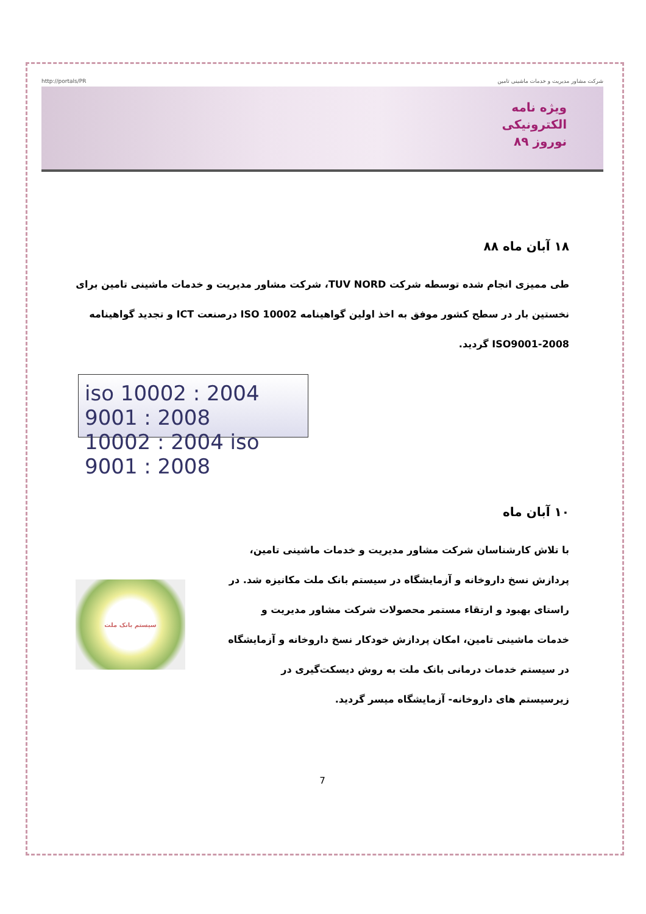http://portals/PR شرکت مشاور مدیریت و خدمات ماشینی تامین
ویژه نامه
الکترونیکی
نوروز ۸۹
۱۸ آبان ماه ۸۸
طی ممیزی انجام شده توسطه شرکت TUV NORD، شرکت مشاور مدیریت و خدمات ماشینی تامین برای نخستین بار در سطح کشور موفق به اخذ اولین گواهینامه ISO 10002 درصنعت ICT و تجدید گواهینامه ISO9001-2008 گردید.
iso 10002 : 2004 9001 : 2008
10002 : 2004 iso 9001 : 2008
۱۰ آبان ماه
با تلاش کارشناسان شرکت مشاور مدیریت و خدمات ماشینی تامین، پردازش نسخ داروخانه و آزمایشگاه در سیستم بانک ملت مکانیزه شد. در راستای بهبود و ارتقاء مستمر محصولات شرکت مشاور مدیریت و خدمات ماشینی تامین، امکان پردازش خودکار نسخ داروخانه و آزمایشگاه در سیستم خدمات درمانی بانک ملت به روش دیسکت‌گیری در زیرسیستم های داروخانه- آزمایشگاه میسر گردید.
سیستم بانک ملت
7